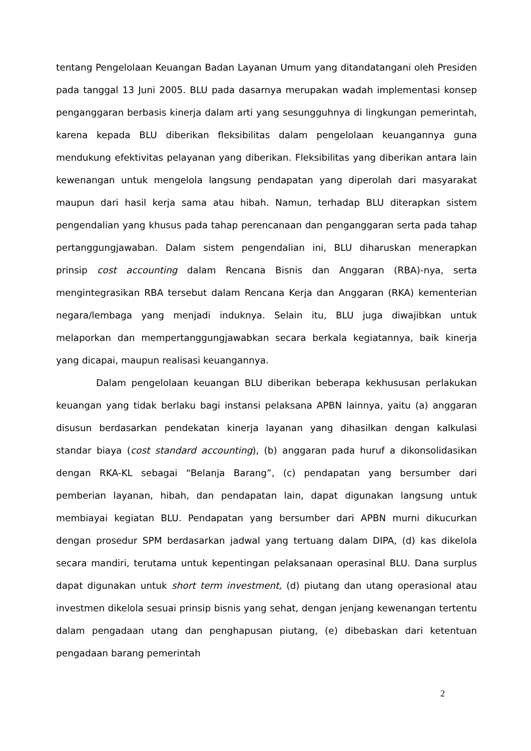tentang Pengelolaan Keuangan Badan Layanan Umum yang ditandatangani oleh Presiden pada tanggal 13 Juni 2005. BLU pada dasarnya merupakan wadah implementasi konsep penganggaran berbasis kinerja dalam arti yang sesungguhnya di lingkungan pemerintah, karena kepada BLU diberikan fleksibilitas dalam pengelolaan keuangannya guna mendukung efektivitas pelayanan yang diberikan. Fleksibilitas yang diberikan antara lain kewenangan untuk mengelola langsung pendapatan yang diperolah dari masyarakat maupun dari hasil kerja sama atau hibah. Namun, terhadap BLU diterapkan sistem pengendalian yang khusus pada tahap perencanaan dan penganggaran serta pada tahap pertanggungjawaban. Dalam sistem pengendalian ini, BLU diharuskan menerapkan prinsip cost accounting dalam Rencana Bisnis dan Anggaran (RBA)-nya, serta mengintegrasikan RBA tersebut dalam Rencana Kerja dan Anggaran (RKA) kementerian negara/lembaga yang menjadi induknya. Selain itu, BLU juga diwajibkan untuk melaporkan dan mempertanggungjawabkan secara berkala kegiatannya, baik kinerja yang dicapai, maupun realisasi keuangannya.
Dalam pengelolaan keuangan BLU diberikan beberapa kekhususan perlakukan keuangan yang tidak berlaku bagi instansi pelaksana APBN lainnya, yaitu (a) anggaran disusun berdasarkan pendekatan kinerja layanan yang dihasilkan dengan kalkulasi standar biaya (cost standard accounting), (b) anggaran pada huruf a dikonsolidasikan dengan RKA-KL sebagai “Belanja Barang”, (c) pendapatan yang bersumber dari pemberian layanan, hibah, dan pendapatan lain, dapat digunakan langsung untuk membiayai kegiatan BLU. Pendapatan yang bersumber dari APBN murni dikucurkan dengan prosedur SPM berdasarkan jadwal yang tertuang dalam DIPA, (d) kas dikelola secara mandiri, terutama untuk kepentingan pelaksanaan operasinal BLU. Dana surplus dapat digunakan untuk short term investment, (d) piutang dan utang operasional atau investmen dikelola sesuai prinsip bisnis yang sehat, dengan jenjang kewenangan tertentu dalam pengadaan utang dan penghapusan piutang, (e) dibebaskan dari ketentuan pengadaan barang pemerintah
2